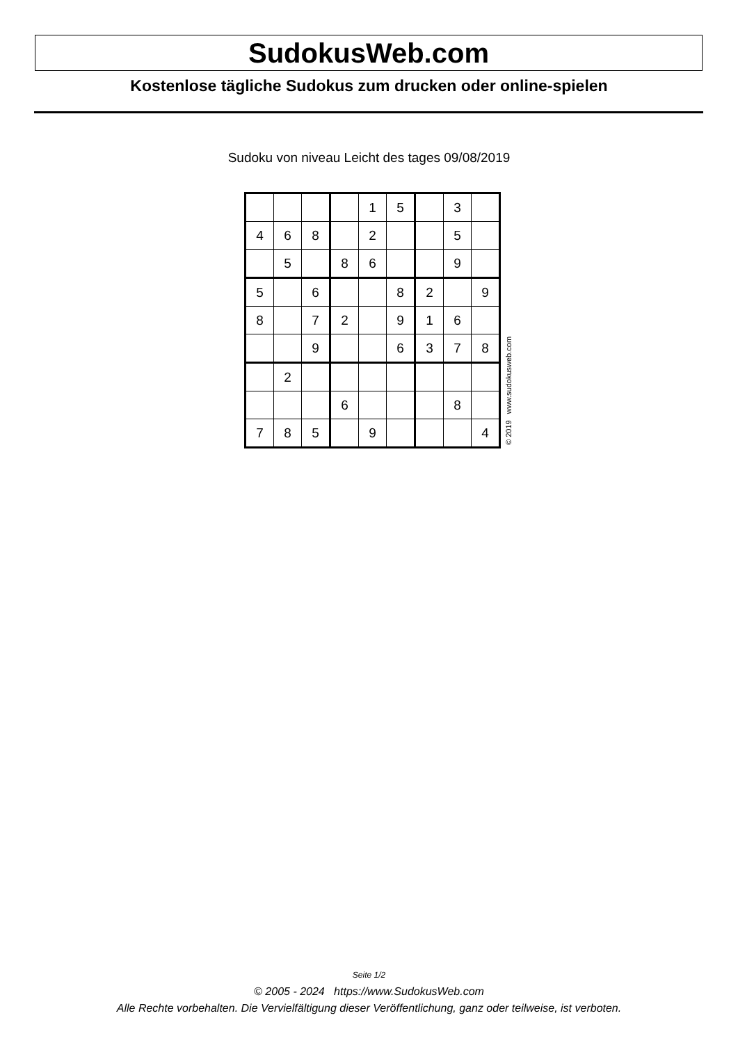SudokusWeb.com
Kostenlose tägliche Sudokus zum drucken oder online-spielen
Sudoku von niveau Leicht des tages 09/08/2019
| | | | | 1 | 5 | | 3 | |
| 4 | 6 | 8 | | 2 | | | 5 | |
| | 5 | | 8 | 6 | | | 9 | |
| 5 | | 6 | | | 8 | 2 | | 9 |
| 8 | | 7 | 2 | | 9 | 1 | 6 | |
| | | 9 | | | 6 | 3 | 7 | 8 |
| | 2 | | | | | | | |
| | | | 6 | | | | 8 | |
| 7 | 8 | 5 | | 9 | | | | 4 |
© 2019 www.sudokusweb.com
Seite 1/2
© 2005 - 2024 https://www.SudokusWeb.com
Alle Rechte vorbehalten. Die Vervielfältigung dieser Veröffentlichung, ganz oder teilweise, ist verboten.